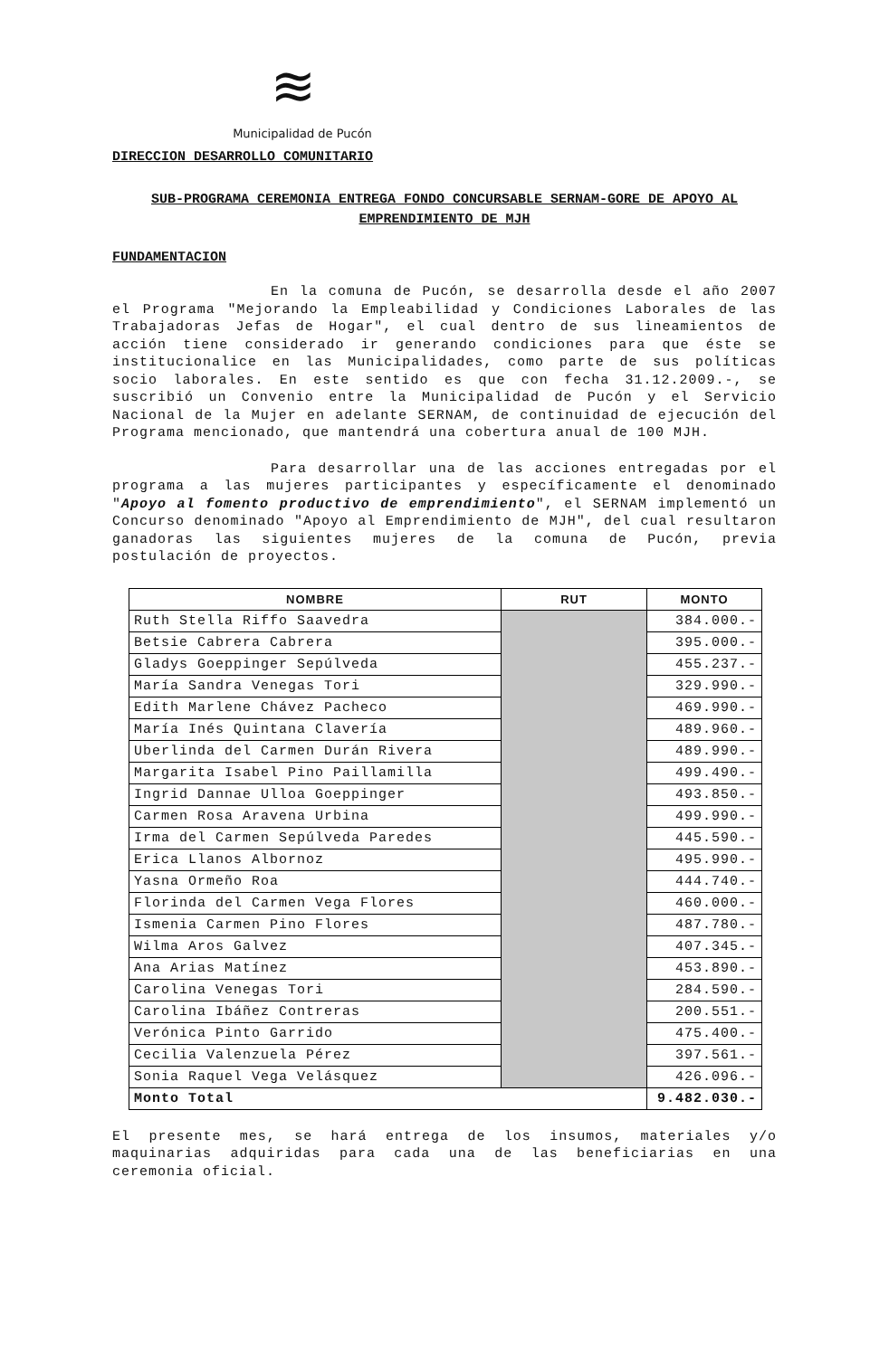≋
Municipalidad de Pucón
DIRECCION DESARROLLO COMUNITARIO
SUB-PROGRAMA CEREMONIA ENTREGA FONDO CONCURSABLE SERNAM-GORE DE APOYO AL EMPRENDIMIENTO DE MJH
FUNDAMENTACION
En la comuna de Pucón, se desarrolla desde el año 2007 el Programa "Mejorando la Empleabilidad y Condiciones Laborales de las Trabajadoras Jefas de Hogar", el cual dentro de sus lineamientos de acción tiene considerado ir generando condiciones para que éste se institucionalice en las Municipalidades, como parte de sus políticas socio laborales. En este sentido es que con fecha 31.12.2009.-, se suscribió un Convenio entre la Municipalidad de Pucón y el Servicio Nacional de la Mujer en adelante SERNAM, de continuidad de ejecución del Programa mencionado, que mantendrá una cobertura anual de 100 MJH.
Para desarrollar una de las acciones entregadas por el programa a las mujeres participantes y específicamente el denominado "Apoyo al fomento productivo de emprendimiento", el SERNAM implementó un Concurso denominado "Apoyo al Emprendimiento de MJH", del cual resultaron ganadoras las siguientes mujeres de la comuna de Pucón, previa postulación de proyectos.
| NOMBRE | RUT | MONTO |
| --- | --- | --- |
| Ruth Stella Riffo Saavedra | | 384.000.- |
| Betsie Cabrera Cabrera | | 395.000.- |
| Gladys Goeppinger Sepúlveda | | 455.237.- |
| María Sandra Venegas Tori | | 329.990.- |
| Edith Marlene Chávez Pacheco | | 469.990.- |
| María Inés Quintana Clavería | | 489.960.- |
| Uberlinda del Carmen Durán Rivera | | 489.990.- |
| Margarita Isabel Pino Paillamilla | | 499.490.- |
| Ingrid Dannae Ulloa Goeppinger | | 493.850.- |
| Carmen Rosa Aravena Urbina | | 499.990.- |
| Irma del Carmen Sepúlveda Paredes | | 445.590.- |
| Erica Llanos Albornoz | | 495.990.- |
| Yasna Ormeño Roa | | 444.740.- |
| Florinda del Carmen Vega Flores | | 460.000.- |
| Ismenia Carmen Pino Flores | | 487.780.- |
| Wilma Aros Galvez | | 407.345.- |
| Ana Arias Matínez | | 453.890.- |
| Carolina Venegas Tori | | 284.590.- |
| Carolina Ibáñez Contreras | | 200.551.- |
| Verónica Pinto Garrido | | 475.400.- |
| Cecilia Valenzuela Pérez | | 397.561.- |
| Sonia Raquel Vega Velásquez | | 426.096.- |
| Monto Total | | 9.482.030.- |
El presente mes, se hará entrega de los insumos, materiales y/o maquinarias adquiridas para cada una de las beneficiarias en una ceremonia oficial.